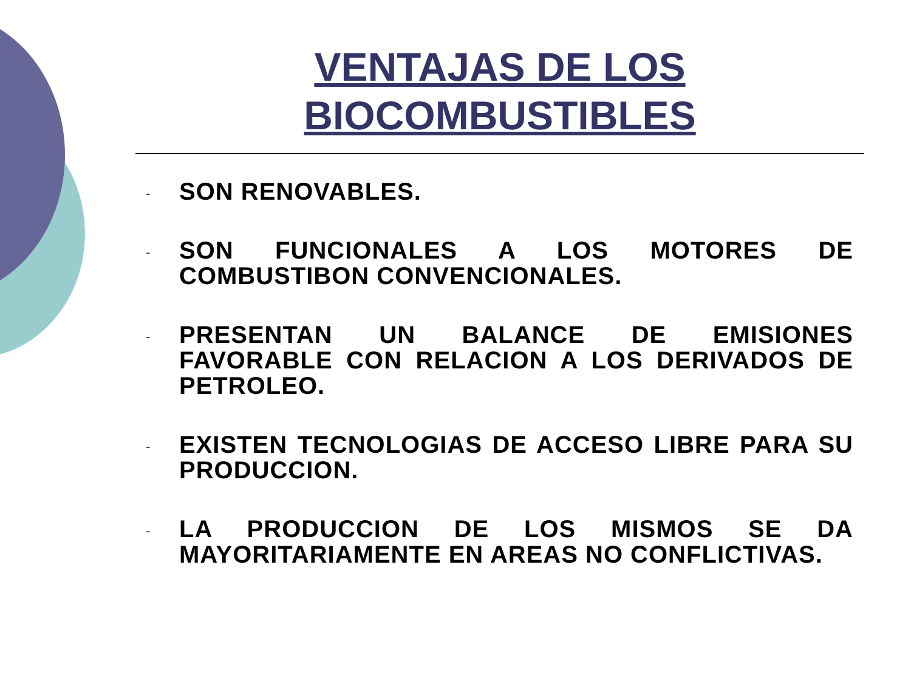VENTAJAS DE LOS BIOCOMBUSTIBLES
- SON RENOVABLES.
- SON FUNCIONALES A LOS MOTORES DE COMBUSTIBON CONVENCIONALES.
- PRESENTAN UN BALANCE DE EMISIONES FAVORABLE CON RELACION A LOS DERIVADOS DE PETROLEO.
- EXISTEN TECNOLOGIAS DE ACCESO LIBRE PARA SU PRODUCCION.
- LA PRODUCCION DE LOS MISMOS SE DA MAYORITARIAMENTE EN AREAS NO CONFLICTIVAS.